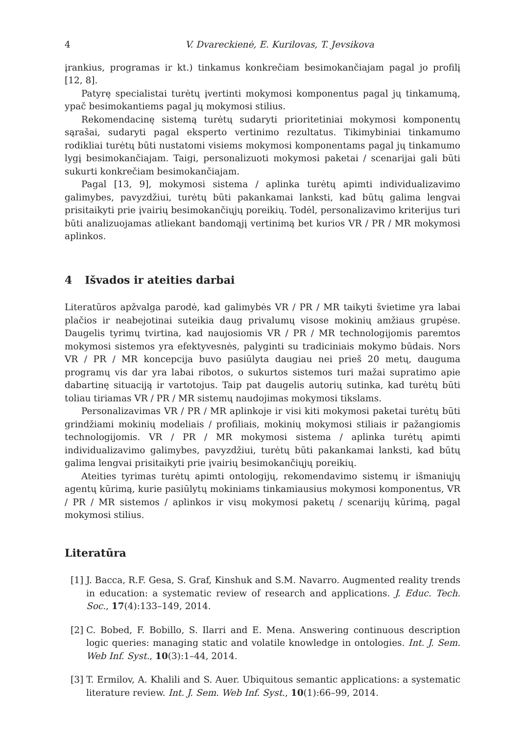4 V. Dvareckienė, E. Kurilovas, T. Jevsikova
įrankius, programas ir kt.) tinkamus konkrečiam besimokančiajam pagal jo profilį [12, 8].
Patyrę specialistai turėtų įvertinti mokymosi komponentus pagal jų tinkamumą, ypač besimokantiems pagal jų mokymosi stilius.
Rekomendacinę sistemą turėtų sudaryti prioritetiniai mokymosi komponentų sąrašai, sudaryti pagal eksperto vertinimo rezultatus. Tikimybiniai tinkamumo rodikliai turėtų būti nustatomi visiems mokymosi komponentams pagal jų tinkamumo lygį besimokančiajam. Taigi, personalizuoti mokymosi paketai / scenarijai gali būti sukurti konkrečiam besimokančiajam.
Pagal [13, 9], mokymosi sistema / aplinka turėtų apimti individualizavimo galimybes, pavyzdžiui, turėtų būti pakankamai lanksti, kad būtų galima lengvai prisitaikyti prie įvairių besimokančiųjų poreikių. Todėl, personalizavimo kriterijus turi būti analizuojamas atliekant bandomąjį vertinimą bet kurios VR / PR / MR mokymosi aplinkos.
4 Išvados ir ateities darbai
Literatūros apžvalga parodė, kad galimybės VR / PR / MR taikyti švietime yra labai plačios ir neabejotinai suteikia daug privalumų visose mokinių amžiaus grupėse. Daugelis tyrimų tvirtina, kad naujosiomis VR / PR / MR technologijomis paremtos mokymosi sistemos yra efektyvesnės, palyginti su tradiciniais mokymo būdais. Nors VR / PR / MR koncepcija buvo pasiūlyta daugiau nei prieš 20 metų, dauguma programų vis dar yra labai ribotos, o sukurtos sistemos turi mažai supratimo apie dabartinę situaciją ir vartotojus. Taip pat daugelis autorių sutinka, kad turėtų būti toliau tiriamas VR / PR / MR sistemų naudojimas mokymosi tikslams.
Personalizavimas VR / PR / MR aplinkoje ir visi kiti mokymosi paketai turėtų būti grindžiami mokinių modeliais / profiliais, mokinių mokymosi stiliais ir pažangiomis technologijomis. VR / PR / MR mokymosi sistema / aplinka turėtų apimti individualizavimo galimybes, pavyzdžiui, turėtų būti pakankamai lanksti, kad būtų galima lengvai prisitaikyti prie įvairių besimokančiųjų poreikių.
Ateities tyrimas turėtų apimti ontologijų, rekomendavimo sistemų ir išmaniųjų agentų kūrimą, kurie pasiūlytų mokiniams tinkamiausius mokymosi komponentus, VR / PR / MR sistemos / aplinkos ir visų mokymosi paketų / scenarijų kūrimą, pagal mokymosi stilius.
Literatūra
[1] J. Bacca, R.F. Gesa, S. Graf, Kinshuk and S.M. Navarro. Augmented reality trends in education: a systematic review of research and applications. J. Educ. Tech. Soc., 17(4):133–149, 2014.
[2] C. Bobed, F. Bobillo, S. Ilarri and E. Mena. Answering continuous description logic queries: managing static and volatile knowledge in ontologies. Int. J. Sem. Web Inf. Syst., 10(3):1–44, 2014.
[3] T. Ermilov, A. Khalili and S. Auer. Ubiquitous semantic applications: a systematic literature review. Int. J. Sem. Web Inf. Syst., 10(1):66–99, 2014.